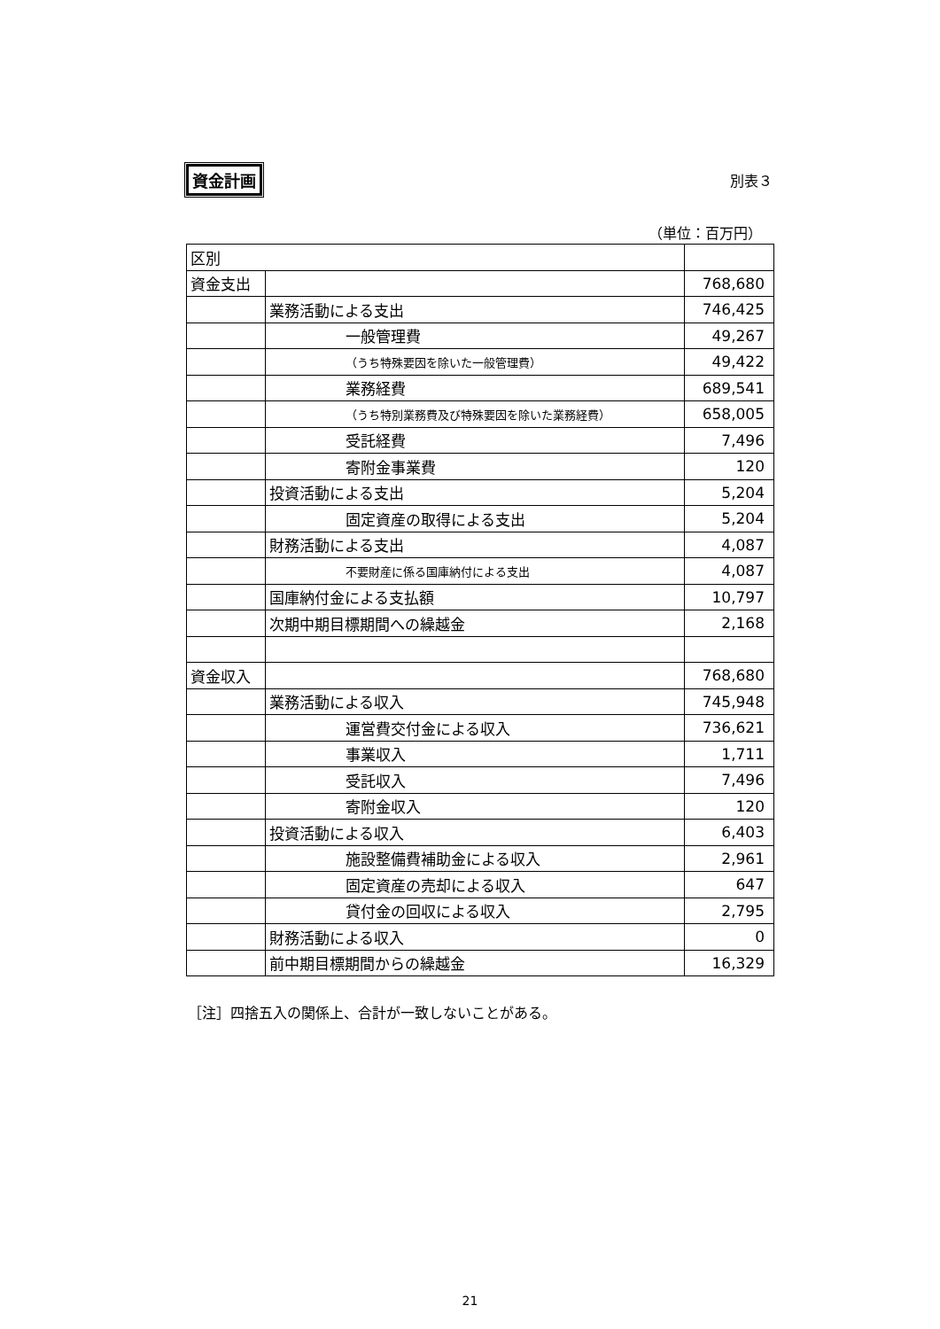資金計画 別表３
（単位：百万円）
| 区別 | | |
| 資金支出 | | 768,680 |
| | 業務活動による支出 | 746,425 |
| | 一般管理費 | 49,267 |
| | （うち特殊要因を除いた一般管理費） | 49,422 |
| | 業務経費 | 689,541 |
| | （うち特別業務費及び特殊要因を除いた業務経費） | 658,005 |
| | 受託経費 | 7,496 |
| | 寄附金事業費 | 120 |
| | 投資活動による支出 | 5,204 |
| | 固定資産の取得による支出 | 5,204 |
| | 財務活動による支出 | 4,087 |
| | 不要財産に係る国庫納付による支出 | 4,087 |
| | 国庫納付金による支払額 | 10,797 |
| | 次期中期目標期間への繰越金 | 2,168 |
| 資金収入 | | 768,680 |
| | 業務活動による収入 | 745,948 |
| | 運営費交付金による収入 | 736,621 |
| | 事業収入 | 1,711 |
| | 受託収入 | 7,496 |
| | 寄附金収入 | 120 |
| | 投資活動による収入 | 6,403 |
| | 施設整備費補助金による収入 | 2,961 |
| | 固定資産の売却による収入 | 647 |
| | 貸付金の回収による収入 | 2,795 |
| | 財務活動による収入 | 0 |
| | 前中期目標期間からの繰越金 | 16,329 |
［注］四捨五入の関係上、合計が一致しないことがある。
21